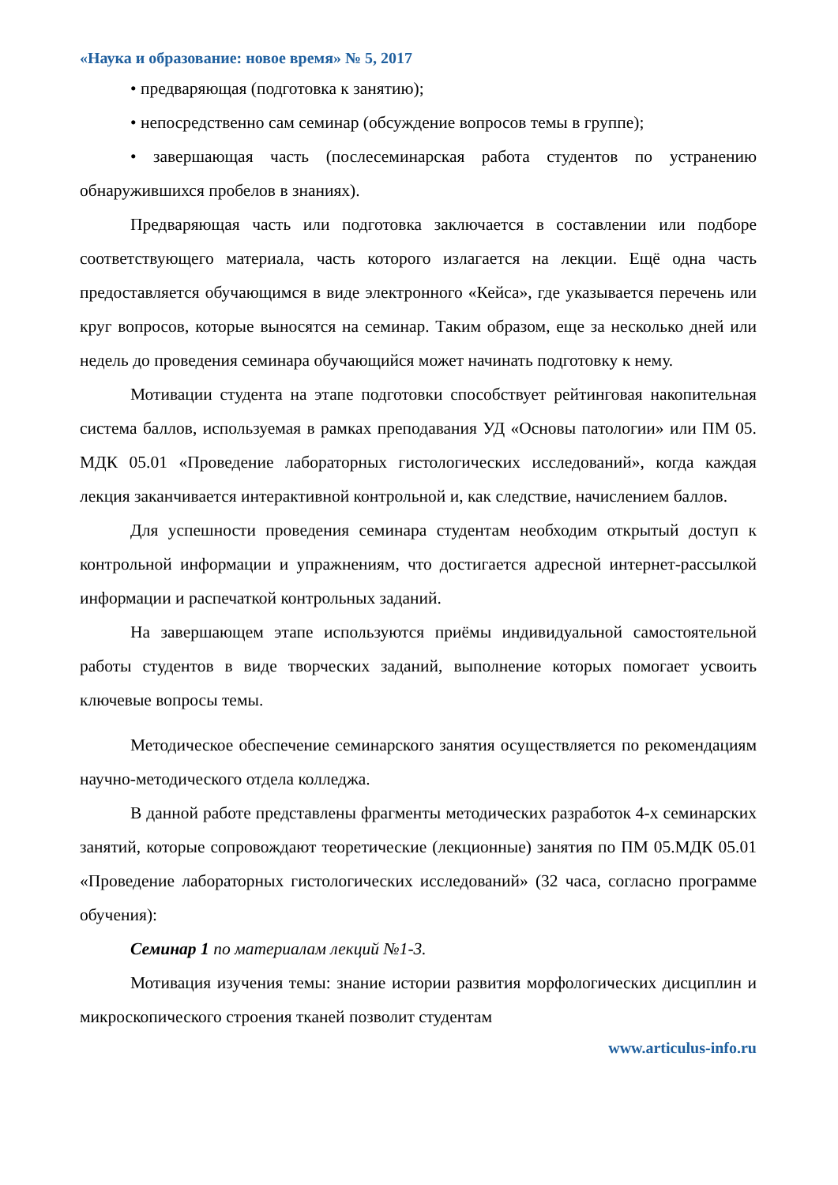«Наука и образование: новое время» № 5, 2017
• предваряющая (подготовка к занятию);
• непосредственно сам семинар (обсуждение вопросов темы в группе);
• завершающая часть (послесеминарская работа студентов по устранению обнаружившихся пробелов в знаниях).
Предваряющая часть или подготовка заключается в составлении или подборе соответствующего материала, часть которого излагается на лекции. Ещё одна часть предоставляется обучающимся в виде электронного «Кейса», где указывается перечень или круг вопросов, которые выносятся на семинар. Таким образом, еще за несколько дней или недель до проведения семинара обучающийся может начинать подготовку к нему.
Мотивации студента на этапе подготовки способствует рейтинговая накопительная система баллов, используемая в рамках преподавания УД «Основы патологии» или ПМ 05. МДК 05.01 «Проведение лабораторных гистологических исследований», когда каждая лекция заканчивается интерактивной контрольной и, как следствие, начислением баллов.
Для успешности проведения семинара студентам необходим открытый доступ к контрольной информации и упражнениям, что достигается адресной интернет-рассылкой информации и распечаткой контрольных заданий.
На завершающем этапе используются приёмы индивидуальной самостоятельной работы студентов в виде творческих заданий, выполнение которых помогает усвоить ключевые вопросы темы.
Методическое обеспечение семинарского занятия осуществляется по рекомендациям научно-методического отдела колледжа.
В данной работе представлены фрагменты методических разработок 4-х семинарских занятий, которые сопровождают теоретические (лекционные) занятия по ПМ 05.МДК 05.01 «Проведение лабораторных гистологических исследований» (32 часа, согласно программе обучения):
Семинар 1 по материалам лекций №1-3.
Мотивация изучения темы: знание истории развития морфологических дисциплин и микроскопического строения тканей позволит студентам
www.articulus-info.ru